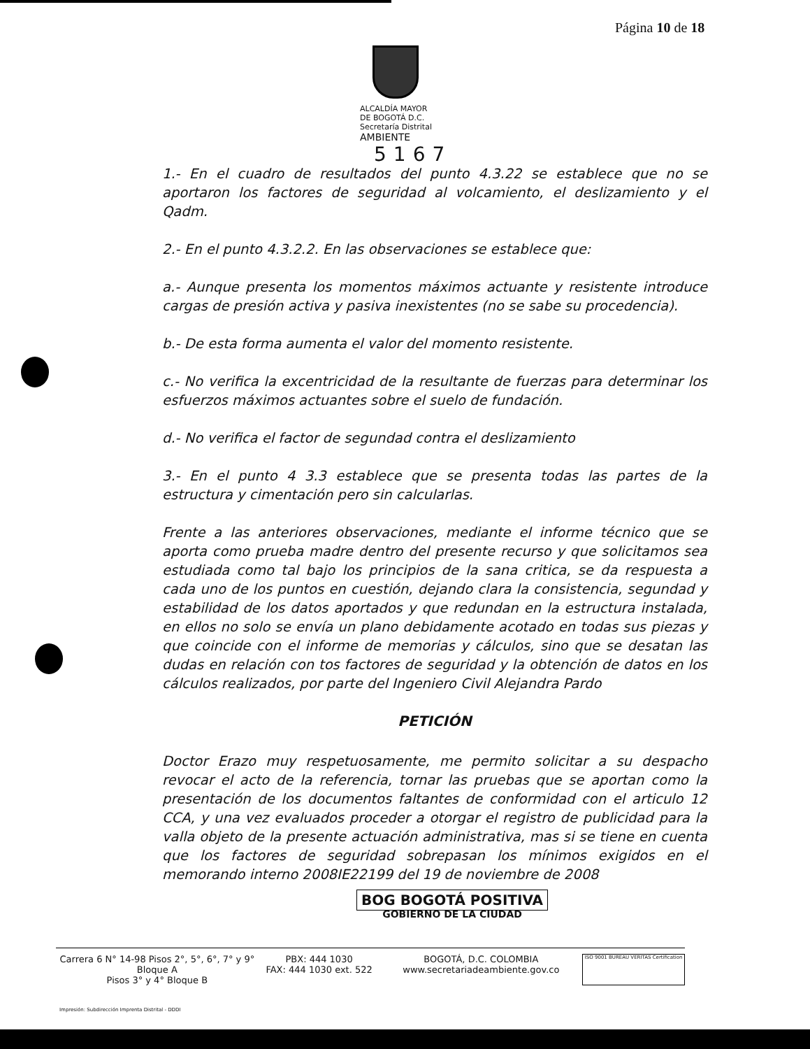Página 10 de 18
ALCALDÍA MAYOR
DE BOGOTÁ D.C.
Secretaría Distrital
AMBIENTE 5167
1.- En el cuadro de resultados del punto 4.3.22 se establece que no se aportaron los factores de seguridad al volcamiento, el deslizamiento y el Qadm.
2.- En el punto 4.3.2.2. En las observaciones se establece que:
a.- Aunque presenta los momentos máximos actuante y resistente introduce cargas de presión activa y pasiva inexistentes (no se sabe su procedencia).
b.- De esta forma aumenta el valor del momento resistente.
c.- No verifica la excentricidad de la resultante de fuerzas para determinar los esfuerzos máximos actuantes sobre el suelo de fundación.
d.- No verifica el factor de segundad contra el deslizamiento
3.- En el punto 4 3.3 establece que se presenta todas las partes de la estructura y cimentación pero sin calcularlas.
Frente a las anteriores observaciones, mediante el informe técnico que se aporta como prueba madre dentro del presente recurso y que solicitamos sea estudiada como tal bajo los principios de la sana critica, se da respuesta a cada uno de los puntos en cuestión, dejando clara la consistencia, segundad y estabilidad de los datos aportados y que redundan en la estructura instalada, en ellos no solo se envía un plano debidamente acotado en todas sus piezas y que coincide con el informe de memorias y cálculos, sino que se desatan las dudas en relación con tos factores de seguridad y la obtención de datos en los cálculos realizados, por parte del Ingeniero Civil Alejandra Pardo
PETICIÓN
Doctor Erazo muy respetuosamente, me permito solicitar a su despacho revocar el acto de la referencia, tornar las pruebas que se aportan como la presentación de los documentos faltantes de conformidad con el articulo 12 CCA, y una vez evaluados proceder a otorgar el registro de publicidad para la valla objeto de la presente actuación administrativa, mas si se tiene en cuenta que los factores de seguridad sobrepasan los mínimos exigidos en el memorando interno 2008IE22199 del 19 de noviembre de 2008
BOG BOGOTÁ POSITIVA
GOBIERNO DE LA CIUDAD
Carrera 6 N° 14-98 Pisos 2°, 5°, 6°, 7° y 9° Bloque A
Pisos 3° y 4° Bloque B
PBX: 444 1030
FAX: 444 1030 ext. 522
BOGOTÁ, D.C. COLOMBIA
www.secretariadeambiente.gov.co
ISO 9001 BUREAU VERITAS Certification
Impresión: Subdirección Imprenta Distrital - DDDI